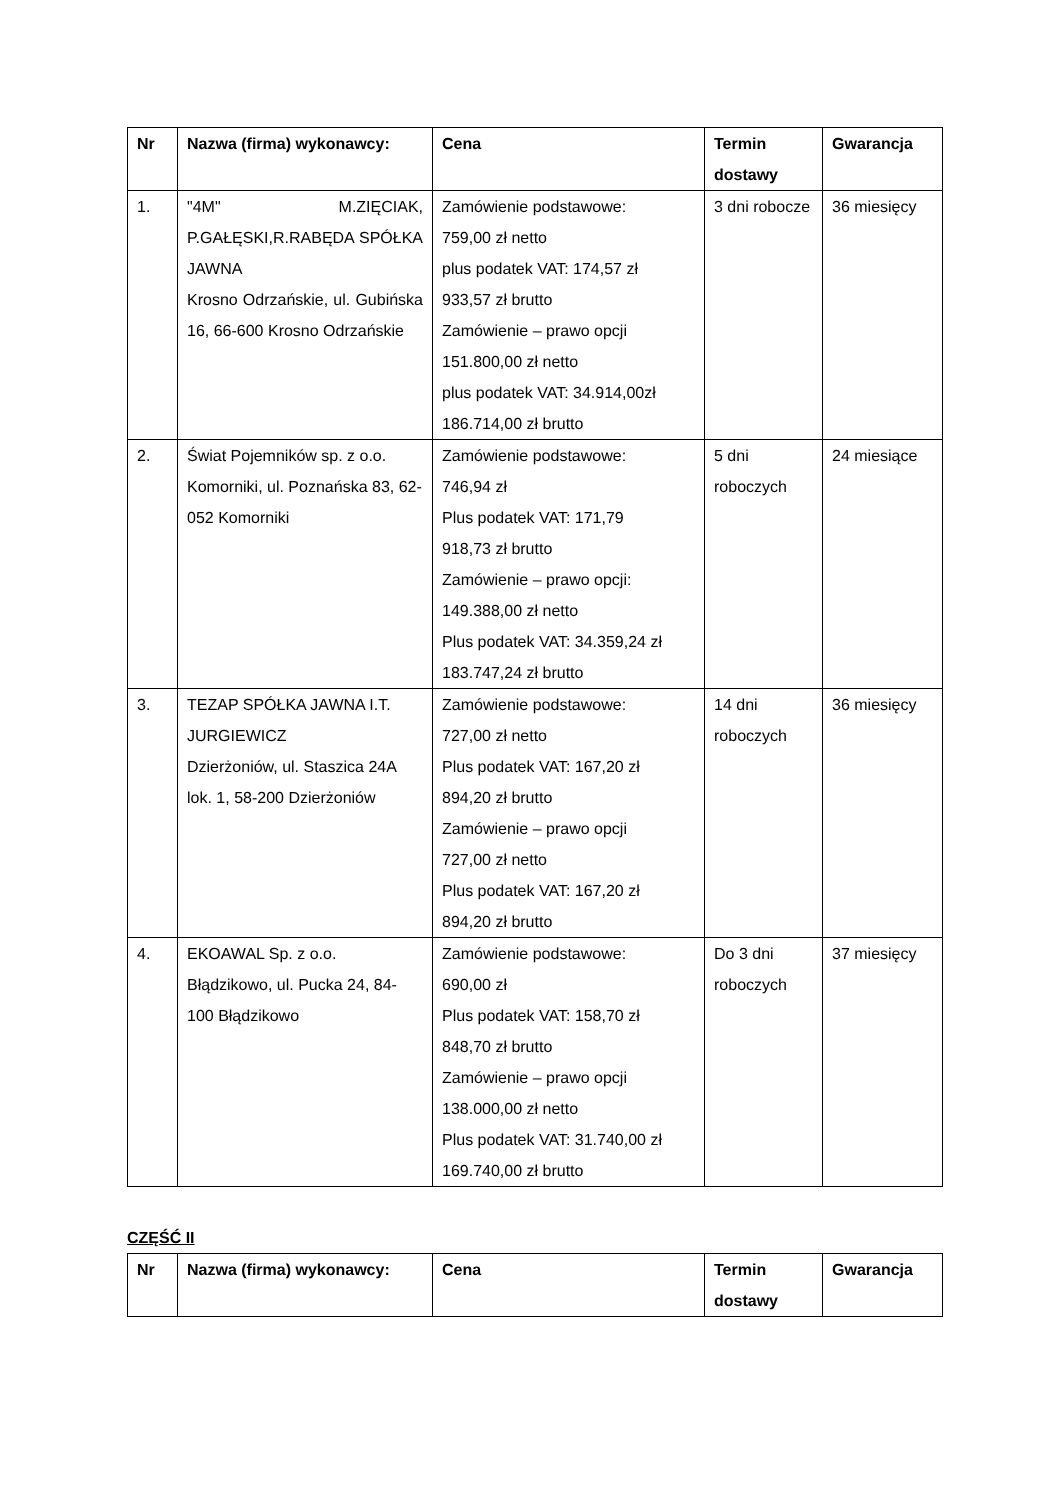| Nr | Nazwa (firma) wykonawcy: | Cena | Termin dostawy | Gwarancja |
| --- | --- | --- | --- | --- |
| 1. | "4M" M.ZIĘCIAK, P.GAŁĘSKI,R.RABĘDA SPÓŁKA JAWNA Krosno Odrzańskie, ul. Gubińska 16, 66-600 Krosno Odrzańskie | Zamówienie podstawowe: 759,00 zł netto plus podatek VAT: 174,57 zł 933,57 zł brutto Zamówienie – prawo opcji 151.800,00 zł netto plus podatek VAT: 34.914,00zł 186.714,00 zł brutto | 3 dni robocze | 36 miesięcy |
| 2. | Świat Pojemników sp. z o.o. Komorniki, ul. Poznańska 83, 62-052 Komorniki | Zamówienie podstawowe: 746,94 zł Plus podatek VAT: 171,79 918,73 zł brutto Zamówienie – prawo opcji: 149.388,00 zł netto Plus podatek VAT: 34.359,24 zł 183.747,24 zł brutto | 5 dni roboczych | 24 miesiące |
| 3. | TEZAP SPÓŁKA JAWNA I.T. JURGIEWICZ Dzierżoniów, ul. Staszica 24A lok. 1, 58-200 Dzierżoniów | Zamówienie podstawowe: 727,00 zł netto Plus podatek VAT: 167,20 zł 894,20 zł brutto Zamówienie – prawo opcji 727,00 zł netto Plus podatek VAT: 167,20 zł 894,20 zł brutto | 14 dni roboczych | 36 miesięcy |
| 4. | EKOAWAL Sp. z o.o. Błądzikowo, ul. Pucka 24, 84-100 Błądzikowo | Zamówienie podstawowe: 690,00 zł Plus podatek VAT: 158,70 zł 848,70 zł brutto Zamówienie – prawo opcji 138.000,00 zł netto Plus podatek VAT: 31.740,00 zł 169.740,00 zł brutto | Do 3 dni roboczych | 37 miesięcy |
CZĘŚĆ II
| Nr | Nazwa (firma) wykonawcy: | Cena | Termin dostawy | Gwarancja |
| --- | --- | --- | --- | --- |